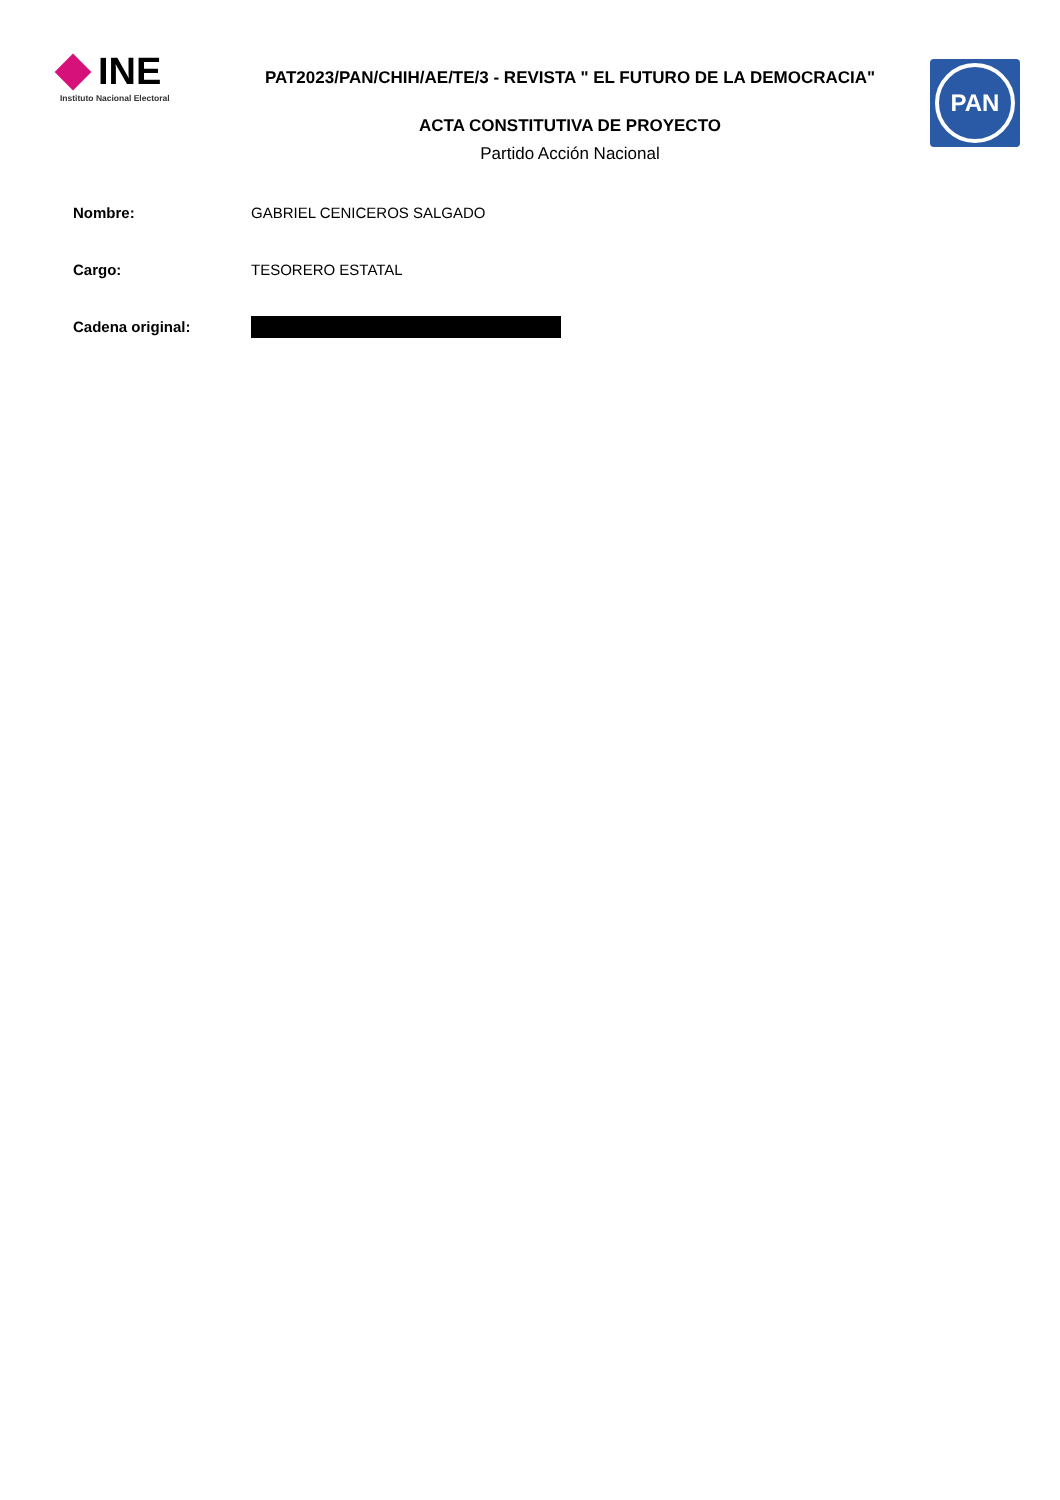INE
Instituto Nacional Electoral
PAT2023/PAN/CHIH/AE/TE/3 - REVISTA " EL FUTURO DE LA DEMOCRACIA"
ACTA CONSTITUTIVA DE PROYECTO
Partido Acción Nacional
PAN
Nombre: GABRIEL CENICEROS SALGADO
Cargo: TESORERO ESTATAL
Cadena original: